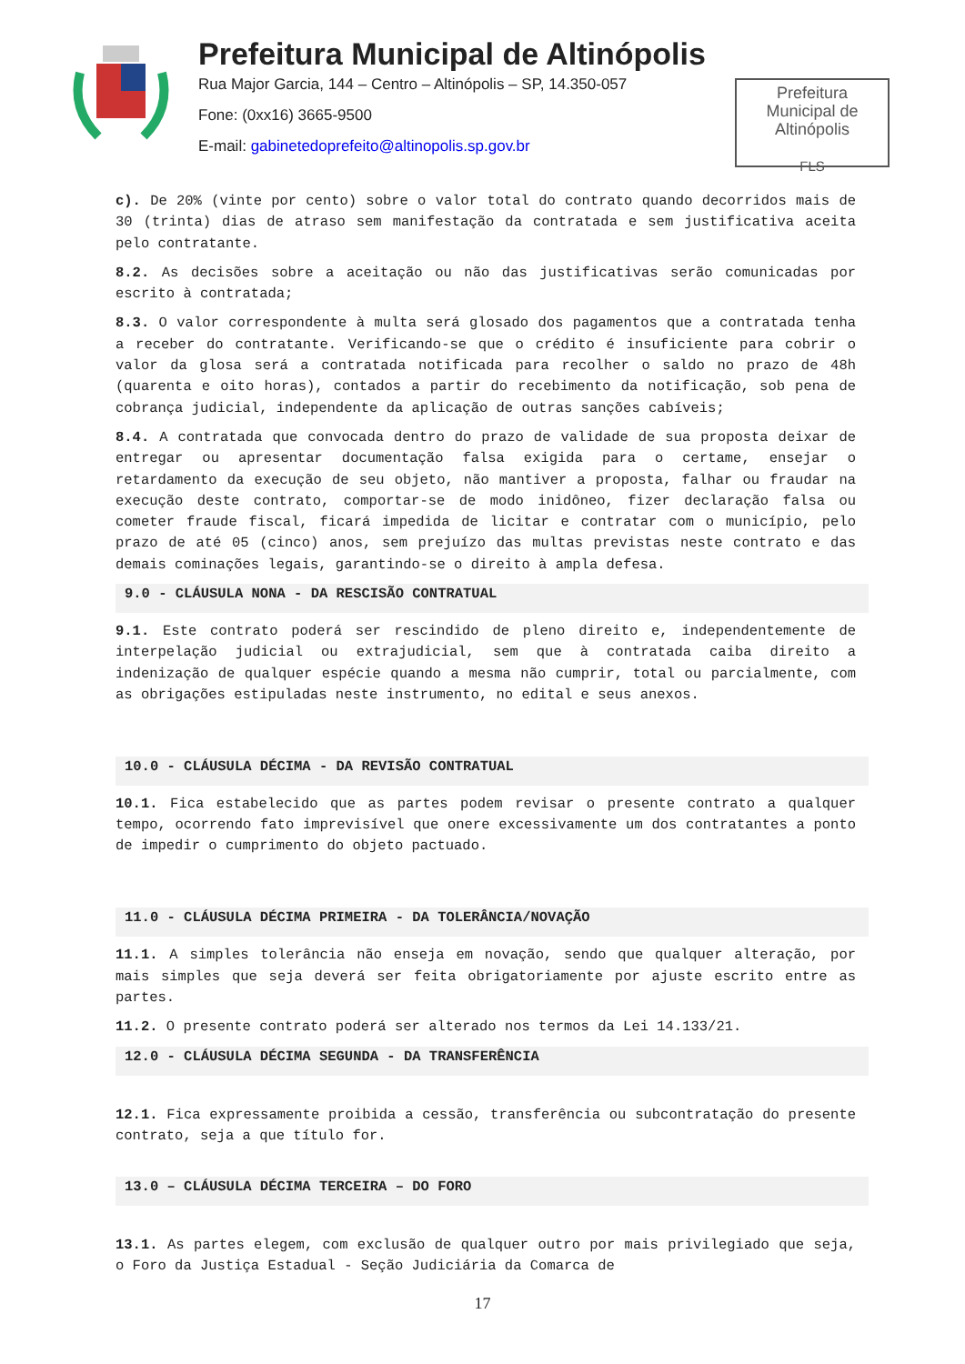Prefeitura Municipal de Altinópolis
Rua Major Garcia, 144 – Centro – Altinópolis – SP, 14.350-057
Fone: (0xx16) 3665-9500
E-mail: gabinetedoprefeito@altinopolis.sp.gov.br
Prefeitura
Municipal de
Altinópolis
FLS
c). De 20% (vinte por cento) sobre o valor total do contrato quando decorridos mais de 30 (trinta) dias de atraso sem manifestação da contratada e sem justificativa aceita pelo contratante.
8.2. As decisões sobre a aceitação ou não das justificativas serão comunicadas por escrito à contratada;
8.3. O valor correspondente à multa será glosado dos pagamentos que a contratada tenha a receber do contratante. Verificando-se que o crédito é insuficiente para cobrir o valor da glosa será a contratada notificada para recolher o saldo no prazo de 48h (quarenta e oito horas), contados a partir do recebimento da notificação, sob pena de cobrança judicial, independente da aplicação de outras sanções cabíveis;
8.4. A contratada que convocada dentro do prazo de validade de sua proposta deixar de entregar ou apresentar documentação falsa exigida para o certame, ensejar o retardamento da execução de seu objeto, não mantiver a proposta, falhar ou fraudar na execução deste contrato, comportar-se de modo inidôneo, fizer declaração falsa ou cometer fraude fiscal, ficará impedida de licitar e contratar com o município, pelo prazo de até 05 (cinco) anos, sem prejuízo das multas previstas neste contrato e das demais cominações legais, garantindo-se o direito à ampla defesa.
9.0 - CLÁUSULA NONA - DA RESCISÃO CONTRATUAL
9.1. Este contrato poderá ser rescindido de pleno direito e, independentemente de interpelação judicial ou extrajudicial, sem que à contratada caiba direito a indenização de qualquer espécie quando a mesma não cumprir, total ou parcialmente, com as obrigações estipuladas neste instrumento, no edital e seus anexos.
10.0 - CLÁUSULA DÉCIMA - DA REVISÃO CONTRATUAL
10.1. Fica estabelecido que as partes podem revisar o presente contrato a qualquer tempo, ocorrendo fato imprevisível que onere excessivamente um dos contratantes a ponto de impedir o cumprimento do objeto pactuado.
11.0 - CLÁUSULA DÉCIMA PRIMEIRA - DA TOLERÂNCIA/NOVAÇÃO
11.1. A simples tolerância não enseja em novação, sendo que qualquer alteração, por mais simples que seja deverá ser feita obrigatoriamente por ajuste escrito entre as partes.
11.2. O presente contrato poderá ser alterado nos termos da Lei 14.133/21.
12.0 - CLÁUSULA DÉCIMA SEGUNDA - DA TRANSFERÊNCIA
12.1. Fica expressamente proibida a cessão, transferência ou subcontratação do presente contrato, seja a que título for.
13.0 – CLÁUSULA DÉCIMA TERCEIRA – DO FORO
13.1. As partes elegem, com exclusão de qualquer outro por mais privilegiado que seja, o Foro da Justiça Estadual - Seção Judiciária da Comarca de
17